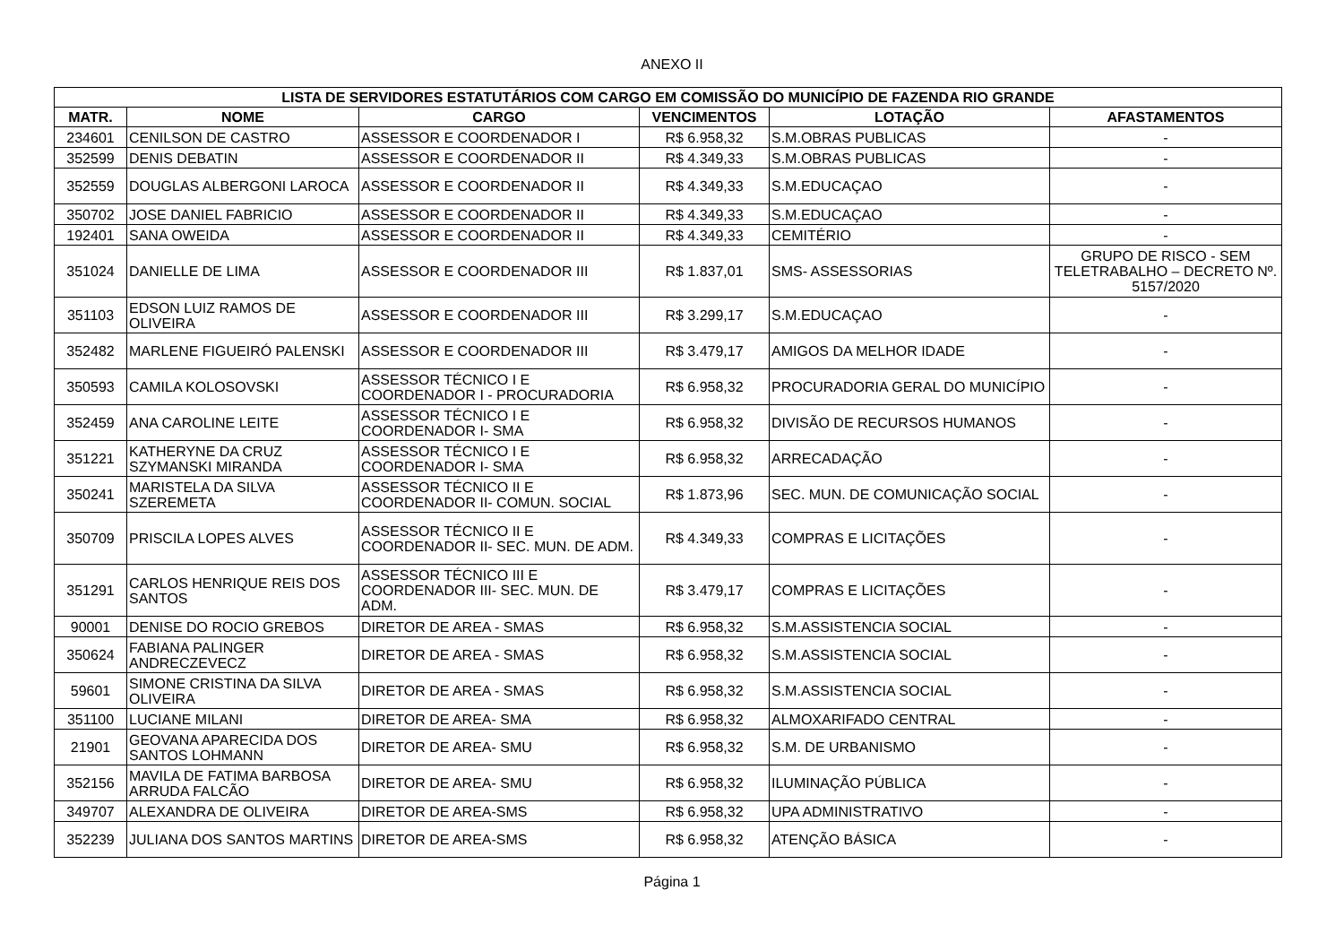ANEXO II
| LISTA DE SERVIDORES ESTATUTÁRIOS COM CARGO EM COMISSÃO DO MUNICÍPIO DE FAZENDA RIO GRANDE | | | | | |
| --- | --- | --- | --- | --- | --- |
| MATR. | NOME | CARGO | VENCIMENTOS | LOTAÇÃO | AFASTAMENTOS |
| 234601 | CENILSON DE CASTRO | ASSESSOR E COORDENADOR I | R$ 6.958,32 | S.M.OBRAS PUBLICAS | - |
| 352599 | DENIS DEBATIN | ASSESSOR E COORDENADOR II | R$ 4.349,33 | S.M.OBRAS PUBLICAS | - |
| 352559 | DOUGLAS ALBERGONI LAROCA | ASSESSOR E COORDENADOR II | R$ 4.349,33 | S.M.EDUCAÇAO | - |
| 350702 | JOSE DANIEL FABRICIO | ASSESSOR E COORDENADOR II | R$ 4.349,33 | S.M.EDUCAÇAO | - |
| 192401 | SANA OWEIDA | ASSESSOR E COORDENADOR II | R$ 4.349,33 | CEMITÉRIO | - |
| 351024 | DANIELLE DE LIMA | ASSESSOR E COORDENADOR III | R$ 1.837,01 | SMS- ASSESSORIAS | GRUPO DE RISCO - SEM TELETRABALHO – DECRETO Nº. 5157/2020 |
| 351103 | EDSON LUIZ RAMOS DE OLIVEIRA | ASSESSOR E COORDENADOR III | R$ 3.299,17 | S.M.EDUCAÇAO | - |
| 352482 | MARLENE FIGUEIRÓ PALENSKI | ASSESSOR E COORDENADOR III | R$ 3.479,17 | AMIGOS DA MELHOR IDADE | - |
| 350593 | CAMILA KOLOSOVSKI | ASSESSOR TÉCNICO I E COORDENADOR I - PROCURADORIA | R$ 6.958,32 | PROCURADORIA GERAL DO MUNICÍPIO | - |
| 352459 | ANA CAROLINE LEITE | ASSESSOR TÉCNICO I E COORDENADOR I- SMA | R$ 6.958,32 | DIVISÃO DE RECURSOS HUMANOS | - |
| 351221 | KATHERYNE DA CRUZ SZYMANSKI MIRANDA | ASSESSOR TÉCNICO I E COORDENADOR I- SMA | R$ 6.958,32 | ARRECADAÇÃO | - |
| 350241 | MARISTELA DA SILVA SZEREMETA | ASSESSOR TÉCNICO II E COORDENADOR II- COMUN. SOCIAL | R$ 1.873,96 | SEC. MUN. DE COMUNICAÇÃO SOCIAL | - |
| 350709 | PRISCILA LOPES ALVES | ASSESSOR TÉCNICO II E COORDENADOR II- SEC. MUN. DE ADM. | R$ 4.349,33 | COMPRAS E LICITAÇÕES | - |
| 351291 | CARLOS HENRIQUE REIS DOS SANTOS | ASSESSOR TÉCNICO III E COORDENADOR III- SEC. MUN. DE ADM. | R$ 3.479,17 | COMPRAS E LICITAÇÕES | - |
| 90001 | DENISE DO ROCIO GREBOS | DIRETOR DE AREA - SMAS | R$ 6.958,32 | S.M.ASSISTENCIA SOCIAL | - |
| 350624 | FABIANA PALINGER ANDRECZEVECZ | DIRETOR DE AREA - SMAS | R$ 6.958,32 | S.M.ASSISTENCIA SOCIAL | - |
| 59601 | SIMONE CRISTINA DA SILVA OLIVEIRA | DIRETOR DE AREA - SMAS | R$ 6.958,32 | S.M.ASSISTENCIA SOCIAL | - |
| 351100 | LUCIANE MILANI | DIRETOR DE AREA- SMA | R$ 6.958,32 | ALMOXARIFADO CENTRAL | - |
| 21901 | GEOVANA APARECIDA DOS SANTOS LOHMANN | DIRETOR DE AREA- SMU | R$ 6.958,32 | S.M. DE URBANISMO | - |
| 352156 | MAVILA DE FATIMA BARBOSA ARRUDA FALCÃO | DIRETOR DE AREA- SMU | R$ 6.958,32 | ILUMINAÇÃO PÚBLICA | - |
| 349707 | ALEXANDRA DE OLIVEIRA | DIRETOR DE AREA-SMS | R$ 6.958,32 | UPA ADMINISTRATIVO | - |
| 352239 | JULIANA DOS SANTOS MARTINS | DIRETOR DE AREA-SMS | R$ 6.958,32 | ATENÇÃO BÁSICA | - |
Página 1